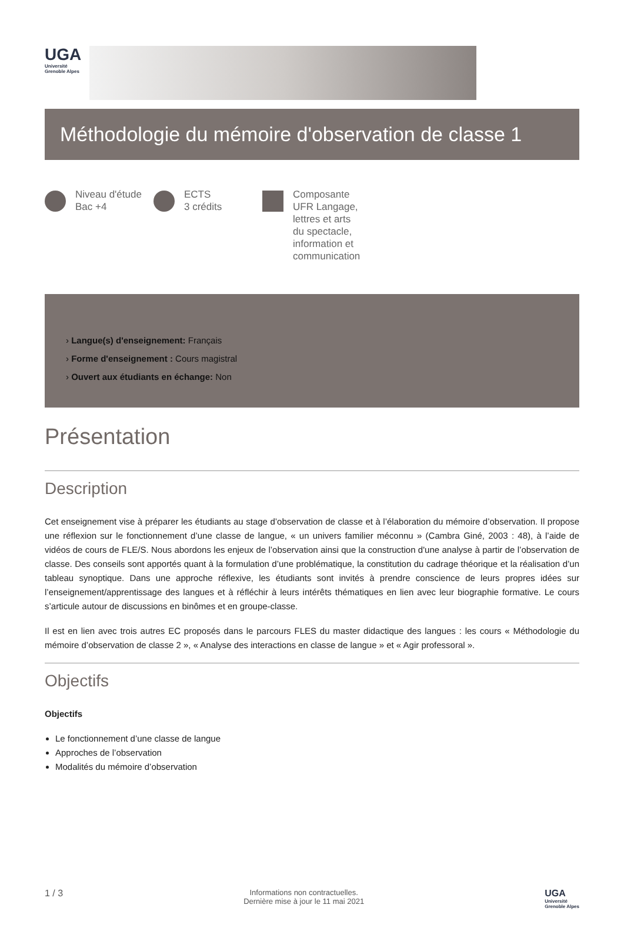UGA
Université
Grenoble Alpes
Méthodologie du mémoire d'observation de classe 1
Niveau d'étude
Bac +4
ECTS
3 crédits
Composante
UFR Langage,
lettres et arts
du spectacle,
information et
communication
› Langue(s) d'enseignement: Français
› Forme d'enseignement : Cours magistral
› Ouvert aux étudiants en échange: Non
Présentation
Description
Cet enseignement vise à préparer les étudiants au stage d’observation de classe et à l’élaboration du mémoire d’observation. Il propose une réflexion sur le fonctionnement d’une classe de langue, « un univers familier méconnu » (Cambra Giné, 2003 : 48), à l’aide de vidéos de cours de FLE/S. Nous abordons les enjeux de l’observation ainsi que la construction d'une analyse à partir de l’observation de classe. Des conseils sont apportés quant à la formulation d’une problématique, la constitution du cadrage théorique et la réalisation d’un tableau synoptique. Dans une approche réflexive, les étudiants sont invités à prendre conscience de leurs propres idées sur l’enseignement/apprentissage des langues et à réfléchir à leurs intérêts thématiques en lien avec leur biographie formative. Le cours s’articule autour de discussions en binômes et en groupe-classe.
Il est en lien avec trois autres EC proposés dans le parcours FLES du master didactique des langues : les cours « Méthodologie du mémoire d’observation de classe 2 », « Analyse des interactions en classe de langue » et « Agir professoral ».
Objectifs
Objectifs
Le fonctionnement d’une classe de langue
Approches de l’observation
Modalités du mémoire d’observation
1 / 3
Informations non contractuelles.
Dernière mise à jour le 11 mai 2021
UGA
Université
Grenoble Alpes